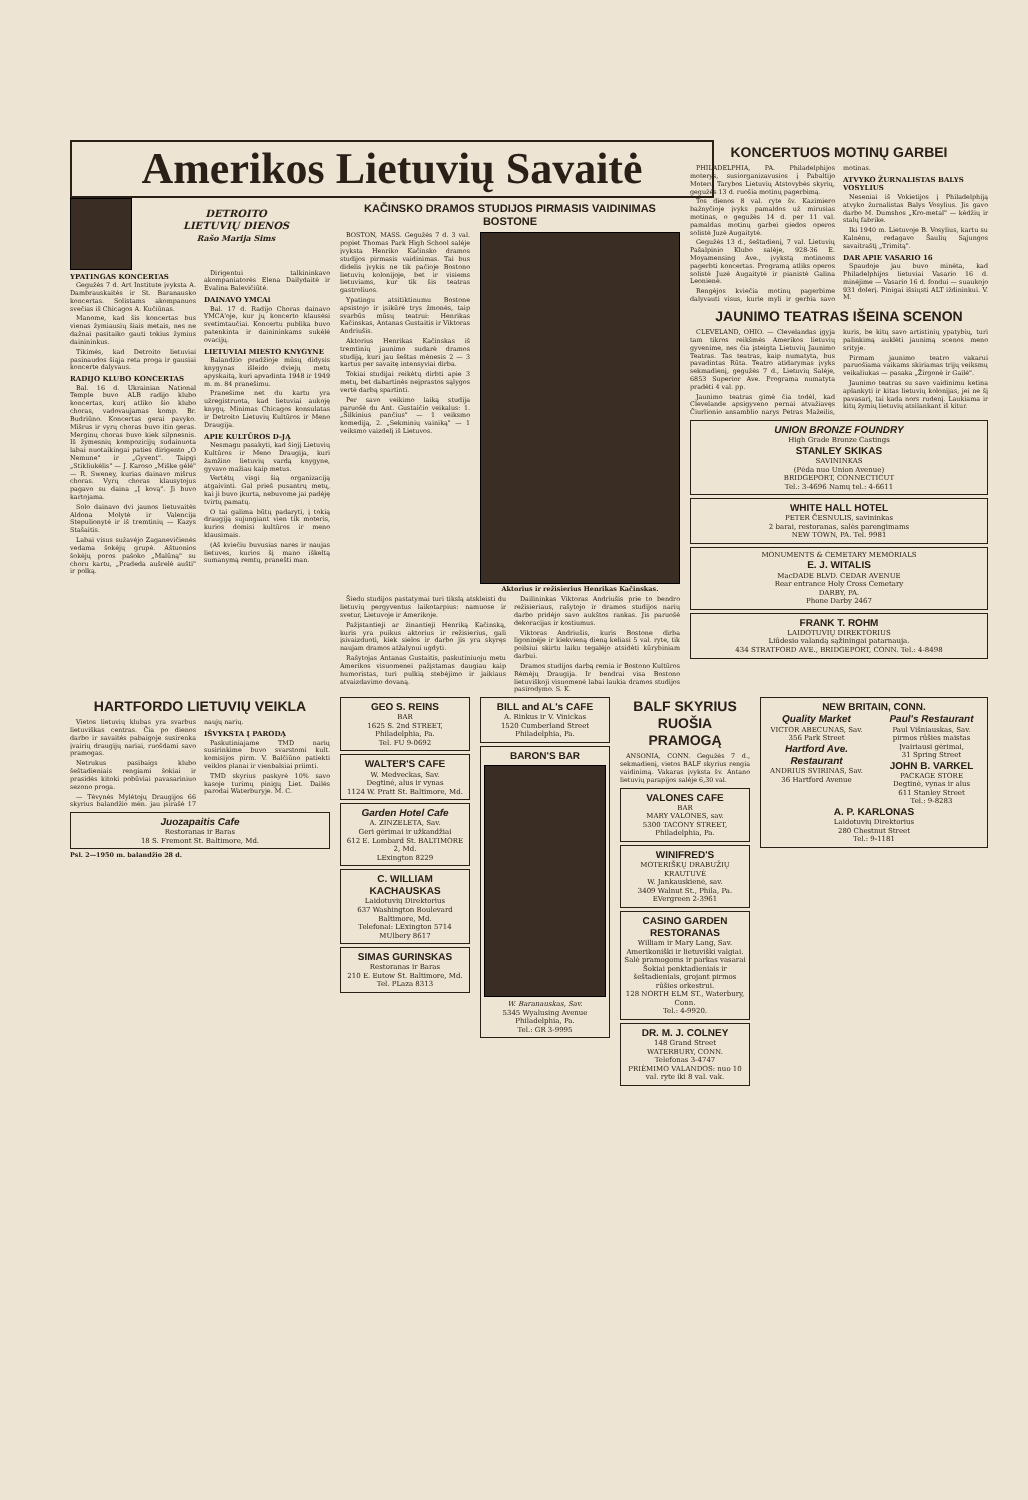Amerikos Lietuvių Savaitė
DETROITO
LIETUVIŲ DIENOS
Rašo Marija Sims
YPATINGAS KONCERTAS
Gegužės 7 d. Art Institute įvyksta A. Dambrauskaitės ir St. Baranausko koncertas. Solistams akompanuos svečias iš Chicagos A. Kučiūnas.
Manome, kad šis koncertas bus vienas žymiausių šiais metais, nes ne dažnai pasitaiko gauti tokius žymius dainininkus.
Tikimės, kad Detroito lietuviai pasinaudos šiąja reta proga ir gausiai koncerte dalyvaus.
RADIJO KLUBO KONCERTAS
Bal. 16 d. Ukrainian National Temple buvo ALB radijo klubo koncertas, kurį atliko šio klubo choras, vadovaujamas komp. Br. Budriūno. Koncertas gerai pavyko. Mišrus ir vyrų choras buvo itin geras. Merginų choras buvo kiek silpnesnis. Iš žymesnių kompozicijų sudainuota labai nuotaikingai paties dirigento „O Nemune" ir „Gyvent". Taipgi „Stikliukėlis" — J. Karoso „Miške gėlė" — R. Sweney, kurias dainavo mišrus choras. Vyrų choras klausytojus pagavo su daina „Į kovą". Ji buvo kartojama.
Solo dainavo dvi jaunos lietuvaitės Aldona Molytė ir Valencija Stepulionytė ir iš tremtinių — Kazys Stašaitis.
Labai visus sužavėjo Zaganevičienės vedama šokėjų grupė. Aštuonios šokėjų poros pašoko „Malūną" su choru kartu, „Pradeda aušrelė aušti" ir polką.
Dirigentui talkininkavo akompaniatorės Elena Dailydaitė ir Evalina Balevičiūtė.
DAINAVO YMCAi
Bal. 17 d. Radijo Choras dainavo YMCA'oje, kur jų koncerto klausėsi svetimtaučiai. Koncertu publika buvo patenkinta ir dainininkams sukėlė ovacijų.
LIETUVIAI MIESTO KNYGYNE
Balandžio pradžioje mūsų didysis knygynas išleido dviejų metų apyskaitą, kuri apvadinta 1948 ir 1949 m. m. 84 pranešimu.
Pranešime net du kartu yra užregistruota, kad lietuviai aukoję knygų. Minimas Chicagos konsulatas ir Detroito Lietuvių Kultūros ir Meno Draugija.
APIE KULTŪROS D-JĄ
Nesmagu pasakyti, kad šiojį Lietuvių Kultūros ir Meno Draugija, kuri žamžino lietuvių vardą knygyne, gyvavo mažiau kaip metus.
Vertėtų visgi šią organizaciją atgaivinti. Gal prieš pusantrų metų, kai ji buvo įkurta, nebuvome jai padėję tvirtų pamatų.
O tai galima būtų padaryti, į tokią draugiją sujungiant vien tik moteris, kurios domisi kultūros ir meno klausimais.
(Aš kviečiu buvusias nares ir naujas lietuves, kurios šį mano iškeltą sumanymą remtų, pranešti man.
KAČINSKO DRAMOS STUDIJOS PIRMASIS VAIDINIMAS BOSTONE
BOSTON, MASS. Gegužės 7 d. 3 val. popiet Thomas Park High School salėje įvyksta Henriko Kačinsko dramos studijos pirmasis vaidinimas. Tai bus didelis įvykis ne tik pačioje Bostono lietuvių kolonijoje, bet ir visiems lietuviams, kur tik šis teatras gastroliuos.
Ypatingu atsitiktinumu Bostone apsistojo ir įsikūrė trys žmonės, taip svarbūs mūsų teatrui: Henrikas Kačinskas, Antanas Gustaitis ir Viktoras Andriušis.
Aktorius Henrikas Kačinskas iš tremtinių jaunimo sudarė dramos studiją, kuri jau šeštas mėnesis 2 — 3 kartus per savaitę intensyviai dirba.
Tokiai studijai reikėtų dirbti apie 3 metų, bet dabartinės neįprastos sąlygos vertė darbą spartinti.
Per savo veikimo laiką studija paruošė du Ant. Gustaičio veikalus: 1. „Šilkinius pančius" — 1 veiksmo komediją, 2. „Sekminių vainiką" — 1 veiksmo vaizdelį iš Lietuvos.
Aktorius ir režisierius Henrikas Kačinskas.
Šiedu studijos pastatymai turi tikslą atskleisti du lietuvių pergyventus laikotarpius: namuose ir svetur, Lietuvoje ir Amerikoje.
Pažįstantieji ar žinantieji Henriką Kačinską, kuris yra puikus aktorius ir režisierius, gali įsivaizduoti, kiek sielos ir darbo jis yra skyręs naujam dramos atžalynui ugdyti.
Rašytojas Antanas Gustaitis, paskutiniuoju metu Amerikos visuomenei pažįstamas daugiau kaip humoristas, turi pulkią stebėjimo ir jaikiaus atvaizdavimo dovaną.
Dailininkas Viktoras Andriušis prie to bendro režisieriaus, rašytojo ir dramos studijos narių darbo pridėjo savo aukštos rankas. Jis paruošė dekoracijas ir kostiumus.
Viktoras Andriušis, kuris Bostone dirba ligoninėje ir kiekvieną dieną keliasi 5 val. ryte, tik poilsiui skirtu laiku tegalėjo atsidėti kūrybiniam darbui.
Dramos studijos darbą remia ir Bostono Kultūros Rėmėjų Draugija. Ir bendrai visa Bostono lietuviškoji visuomenė labai laukia dramos studijos pasirodymo. S. K.
KONCERTUOS MOTINŲ GARBEI
PHILADELPHIA, PA. Philadelphijos moterys, susiorganizavusios į Pabaltijo Moterų Tarybos Lietuvių Atstovybės skyrių, gegužės 13 d. ruošia motinų pagerbimą.
Tos dienos 8 val. ryte šv. Kazimiero bažnyčioje įvyks pamaldos už mirusias motinas, o gegužės 14 d. per 11 val. pamaldas motinų garbei giedos operos solistė Juzė Augaitytė.
Gegužės 13 d., šeštadienį, 7 val. Lietuvių Pašalpinio Klubo salėje, 928-36 E. Moyamensing Ave., įvykstą motinoms pagerbti koncertas. Programą atliks operos solistė Juzė Augaitytė ir pianistė Galina Leonienė.
Rengėjos kviečia motinų pagerbime dalyvauti visus, kurie myli ir gerbia savo motinas.
ATVYKO ŽURNALISTAS BALYS VOSYLIUS
Neseniai iš Vokietijos į Philadelphiją atvyko žurnalistas Balys Vosylius. Jis gavo darbo M. Dumshos „Kro-metal" — kėdžių ir stalų fabrike.
Iki 1940 m. Lietuvoje B. Vosylius, kartu su Kalnėnu, redagavo Šaulių Sąjungos savaitraštį „Trimitą".
DAR APIE VASARIO 16
Spaudoje jau buvo minėta, kad Philadelphijos lietuviai Vasario 16 d. minėjime — Vasario 16 d. fondui — suaukojo 931 dolerį. Pinigai išsiųsti ALT iždininkui. V. M.
JAUNIMO TEATRAS IŠEINA SCENON
CLEVELAND, OHIO. — Clevelandas įgyja tam tikros reikšmės Amerikos lietuvių gyvenime, nes čia įsteigta Lietuvių Jaunimo Teatras. Tas teatras, kaip numatyta, bus pavadintas Rūta. Teatro atidarymas įvyks sekmadienį, gegužės 7 d., Lietuvių Salėje, 6853 Superior Ave. Programa numatyta pradėti 4 val. pp.
Jaunimo teatras gimė čia todėl, kad Clevelande apsigyveno pernai atvažiavęs Čiurlionio ansamblio narys Petras Mažeilis, kuris, be kitų savo artistinių ypatybių, turi palinkimą auklėti jaunimą scenos meno srityje.
Pirmam jaunimo teatro vakarui paruošiama vaikams skiriamas trijų veiksmų veikaliukas — pasaka „Žirgonė ir Gailė".
Jaunimo teatras su savo vaidinimu ketina aplankyti ir kitas lietuvių kolonijas, jei ne šį pavasarį, tai kada nors rudenį. Laukiama ir kitų žymių lietuvių atsilankant iš kitur.
UNION BRONZE FOUNDRY
High Grade Bronze Castings
STANLEY SKIKAS
SAVININKAS
(Pėda nuo Union Avenue)
BRIDGEPORT, CONNECTICUT
Tel.: 3-4696 Namų tel.: 4-6611
WHITE HALL HOTEL
PETER ČESNULIS, savininkas
2 barai, restoranas, salės parengimams
NEW TOWN, PA. Tel. 9981
MONUMENTS & CEMETARY MEMORIALS
E. J. WITALIS
MacDADE BLVD. CEDAR AVENUE
Rear entrance Holy Cross Cemetary
DARBY, PA.
Phone Darby 2467
FRANK T. ROHM
LAIDOTUVIŲ DIREKTORIUS
Liūdesio valandą sąžiningai patarnauja.
434 STRATFORD AVE., BRIDGEPORT, CONN. Tel.: 4-8498
HARTFORDO LIETUVIŲ VEIKLA
Vietos lietuvių klubas yra svarbus lietuviškas centras. Čia po dienos darbo ir savaitės pabaigoje susirenka įvairių draugijų nariai, ruošdami savo pramogas.
Netrukus pasibaigs klubo šeštadieniais rengiami šokiai ir prasidės kitoki pobūviai pavasariniuo sezono proga.
— Tėvynės Mylėtojų Draugijos 66 skyrius balandžio mėn. jau įsirašė 17 naujų narių.
IŠVYKSTA Į PARODĄ
Paskutiniajame TMD narių susirinkime buvo svarstomi kult. komisijos pirm. V. Balčiūno patiekti veiklos planai ir vienbalsiai priimti.
TMD skyrius paskyrė 10% savo kasoje turimų pinigų Liet. Dailės parodai Waterburyje. M. C.
Juozapaitis Cafe
Restoranas ir Baras
18 S. Fremont St. Baltimore, Md.
Psl. 2—1950 m. balandžio 28 d.
GEO S. REINS
BAR
1625 S. 2nd STREET, Philadelphia, Pa.
Tel. FU 9-0692
WALTER'S CAFE
W. Medveckas, Sav.
Degtinė, alus ir vynas
1124 W. Pratt St. Baltimore, Md.
Garden Hotel Cafe
A. ZINZELETA, Sav.
Geri gėrimai ir užkandžiai
612 E. Lombard St. BALTIMORE 2, Md.
LExington 8229
C. WILLIAM KACHAUSKAS
Laidotuvių Direktorius
637 Washington Boulevard Baltimore, Md.
Telefonai: LExington 5714 MUlbery 8617
SIMAS GURINSKAS
Restoranas ir Baras
210 E. Eutow St. Baltimore, Md.
Tel. PLaza 8313
BILL and AL's CAFE
A. Rinkus ir V. Vinickas
1520 Cumberland Street Philadelphia, Pa.
BARON'S BAR
W. Baranauskas, Sav.
5345 Wyalusing Avenue Philadelphia, Pa.
Tel.: GR 3-9995
BALF SKYRIUS RUOŠIA PRAMOGĄ
ANSONIA, CONN. Gegužės 7 d., sekmadienį, vietos BALF skyrius rengia vaidinimą. Vakaras įvyksta šv. Antano lietuvių parapijos salėje 6,30 val.
VALONES CAFE
BAR
MARY VALONES, sav.
5300 TACONY STREET, Philadelphia, Pa.
WINIFRED'S
MOTERIŠKŲ DRABUŽIŲ KRAUTUVĖ
W. Jankauskienė, sav.
3409 Walnut St., Phila, Pa.
EVergreen 2-3961
CASINO GARDEN RESTORANAS
William ir Mary Lang, Sav.
Amerikoniški ir lietuviški valgiai.
Salė pramogoms ir parkas vasarai
Šokiai penktadieniais ir šeštadieniais, grojant pirmos rūšies orkestrui.
128 NORTH ELM ST., Waterbury, Conn.
Tel.: 4-9920.
DR. M. J. COLNEY
148 Grand Street
WATERBURY, CONN.
Telefonas 3-4747
PRIĖMIMO VALANDOS: nuo 10 val. ryte iki 8 val. vak.
NEW BRITAIN, CONN.
Quality Market
VICTOR ABECUNAS, Sav.
356 Park Street
Hartford Ave. Restaurant
ANDRIUS SVIRINAS, Sav.
36 Hartford Avenue
Paul's Restaurant
Paul Višniauskas, Sav.
pirmos rūšies maistas Įvairiausi gėrimai,
31 Spring Street
JOHN B. VARKEL
PACKAGE STORE
Degtinė, vynas ir alus
611 Stanley Street
Tel.: 9-8283
A. P. KARLONAS
Laidotuvių Direktorius
280 Chestnut Street
Tel.: 9-1181